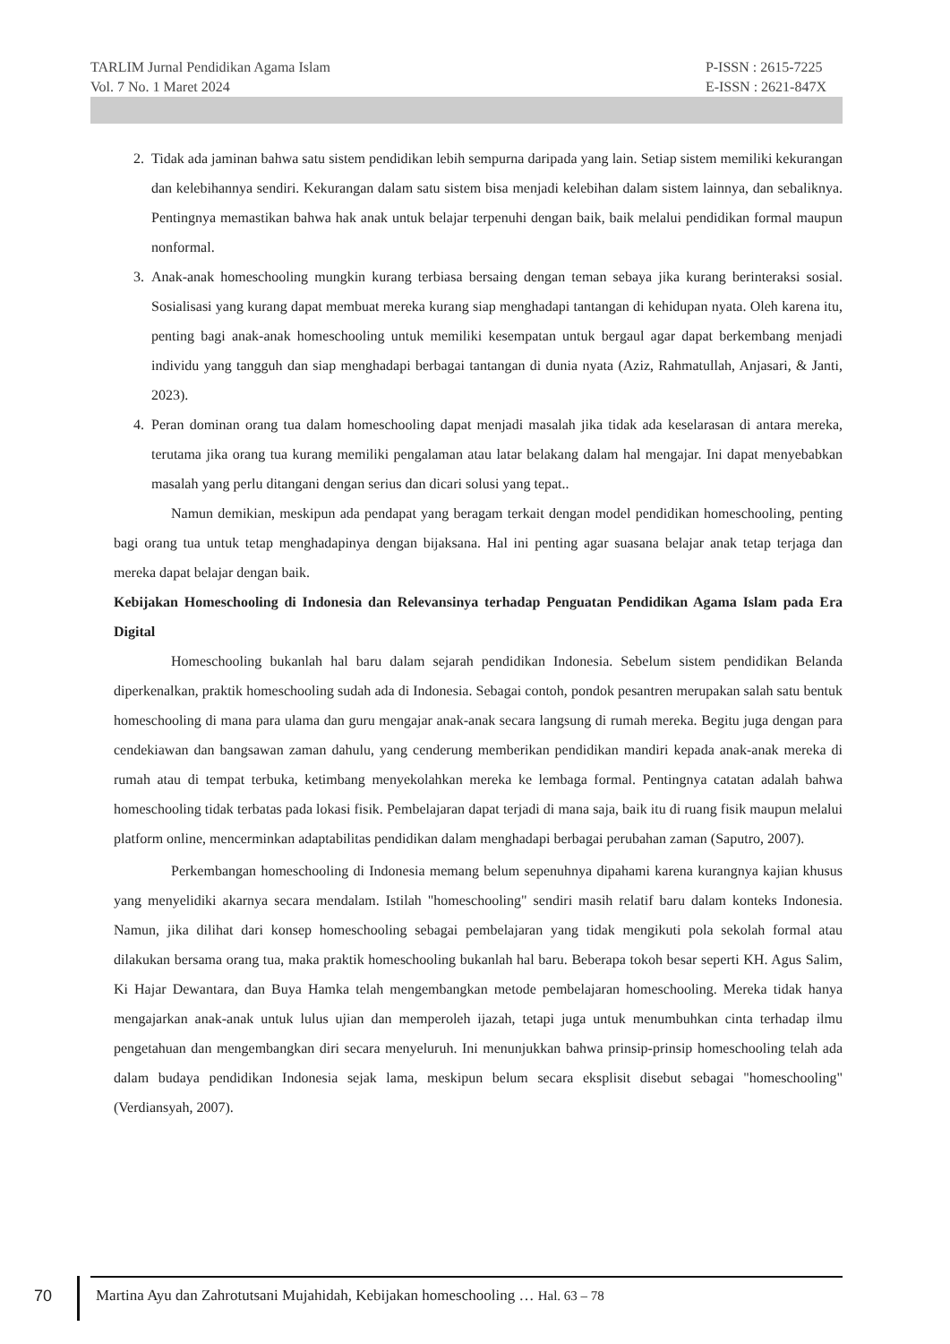TARLIM Jurnal Pendidikan Agama Islam
Vol. 7 No. 1 Maret 2024
P-ISSN : 2615-7225
E-ISSN : 2621-847X
2. Tidak ada jaminan bahwa satu sistem pendidikan lebih sempurna daripada yang lain. Setiap sistem memiliki kekurangan dan kelebihannya sendiri. Kekurangan dalam satu sistem bisa menjadi kelebihan dalam sistem lainnya, dan sebaliknya. Pentingnya memastikan bahwa hak anak untuk belajar terpenuhi dengan baik, baik melalui pendidikan formal maupun nonformal.
3. Anak-anak homeschooling mungkin kurang terbiasa bersaing dengan teman sebaya jika kurang berinteraksi sosial. Sosialisasi yang kurang dapat membuat mereka kurang siap menghadapi tantangan di kehidupan nyata. Oleh karena itu, penting bagi anak-anak homeschooling untuk memiliki kesempatan untuk bergaul agar dapat berkembang menjadi individu yang tangguh dan siap menghadapi berbagai tantangan di dunia nyata (Aziz, Rahmatullah, Anjasari, & Janti, 2023).
4. Peran dominan orang tua dalam homeschooling dapat menjadi masalah jika tidak ada keselarasan di antara mereka, terutama jika orang tua kurang memiliki pengalaman atau latar belakang dalam hal mengajar. Ini dapat menyebabkan masalah yang perlu ditangani dengan serius dan dicari solusi yang tepat..
Namun demikian, meskipun ada pendapat yang beragam terkait dengan model pendidikan homeschooling, penting bagi orang tua untuk tetap menghadapinya dengan bijaksana. Hal ini penting agar suasana belajar anak tetap terjaga dan mereka dapat belajar dengan baik.
Kebijakan Homeschooling di Indonesia dan Relevansinya terhadap Penguatan Pendidikan Agama Islam pada Era Digital
Homeschooling bukanlah hal baru dalam sejarah pendidikan Indonesia. Sebelum sistem pendidikan Belanda diperkenalkan, praktik homeschooling sudah ada di Indonesia. Sebagai contoh, pondok pesantren merupakan salah satu bentuk homeschooling di mana para ulama dan guru mengajar anak-anak secara langsung di rumah mereka. Begitu juga dengan para cendekiawan dan bangsawan zaman dahulu, yang cenderung memberikan pendidikan mandiri kepada anak-anak mereka di rumah atau di tempat terbuka, ketimbang menyekolahkan mereka ke lembaga formal. Pentingnya catatan adalah bahwa homeschooling tidak terbatas pada lokasi fisik. Pembelajaran dapat terjadi di mana saja, baik itu di ruang fisik maupun melalui platform online, mencerminkan adaptabilitas pendidikan dalam menghadapi berbagai perubahan zaman (Saputro, 2007).
Perkembangan homeschooling di Indonesia memang belum sepenuhnya dipahami karena kurangnya kajian khusus yang menyelidiki akarnya secara mendalam. Istilah "homeschooling" sendiri masih relatif baru dalam konteks Indonesia. Namun, jika dilihat dari konsep homeschooling sebagai pembelajaran yang tidak mengikuti pola sekolah formal atau dilakukan bersama orang tua, maka praktik homeschooling bukanlah hal baru. Beberapa tokoh besar seperti KH. Agus Salim, Ki Hajar Dewantara, dan Buya Hamka telah mengembangkan metode pembelajaran homeschooling. Mereka tidak hanya mengajarkan anak-anak untuk lulus ujian dan memperoleh ijazah, tetapi juga untuk menumbuhkan cinta terhadap ilmu pengetahuan dan mengembangkan diri secara menyeluruh. Ini menunjukkan bahwa prinsip-prinsip homeschooling telah ada dalam budaya pendidikan Indonesia sejak lama, meskipun belum secara eksplisit disebut sebagai "homeschooling" (Verdiansyah, 2007).
70
Martina Ayu dan Zahrotutsani Mujahidah, Kebijakan homeschooling … Hal. 63 – 78